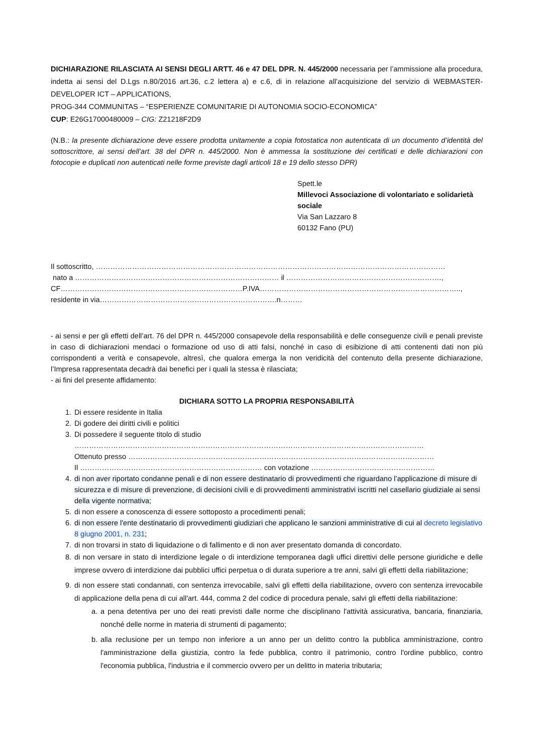DICHIARAZIONE RILASCIATA AI SENSI DEGLI ARTT. 46 e 47 DEL DPR. N. 445/2000 necessaria per l’ammissione alla procedura, indetta ai sensi del D.Lgs n.80/2016 art.36, c.2 lettera a) e c.6, di in relazione all’acquisizione del servizio di WEBMASTER-DEVELOPER ICT – APPLICATIONS,
PROG-344 COMMUNITAS – “ESPERIENZE COMUNITARIE DI AUTONOMIA SOCIO-ECONOMICA”
CUP: E26G17000480009 – CIG: Z21218F2D9
(N.B.: la presente dichiarazione deve essere prodotta unitamente a copia fotostatica non autenticata di un documento d’identità del sottoscrittore, ai sensi dell’art. 38 del DPR n. 445/2000. Non è ammessa la sostituzione dei certificati e delle dichiarazioni con fotocopie e duplicati non autenticati nelle forme previste dagli articoli 18 e 19 dello stesso DPR)
Spett.le
Millevoci Associazione di volontariato e solidarietà sociale
Via San Lazzaro 8
60132 Fano (PU)
Il sottoscritto, ………………………………………………………………………………………………………………………………
nato a ………………………………………………………………………… il ……………………………………………………….,
CF…………………………………………………………………P.IVA………………………………………………………………………..,
residente in via……………………………………………………………….n………
- ai sensi e per gli effetti dell’art. 76 del DPR n. 445/2000 consapevole della responsabilità e delle conseguenze civili e penali previste in caso di dichiarazioni mendaci o formazione od uso di atti falsi, nonché in caso di esibizione di atti contenenti dati non più corrispondenti a verità e consapevole, altresì, che qualora emerga la non veridicità del contenuto della presente dichiarazione, l’Impresa rappresentata decadrà dai benefici per i quali la stessa è rilasciata;
- ai fini del presente affidamento:
DICHIARA SOTTO LA PROPRIA RESPONSABILITÀ
1. Di essere residente in Italia
2. Di godere dei diritti civili e politici
3. Di possedere il seguente titolo di studio
………………………………………………………………………………………………………………………………
Ottenuto presso ………………………………………………………………………………………………………………
Il ………………………………………………………………… con votazione ……………………………………………
4. di non aver riportato condanne penali e di non essere destinatario di provvedimenti che riguardano l’applicazione di misure di sicurezza e di misure di prevenzione, di decisioni civili e di provvedimenti amministrativi iscritti nel casellario giudiziale ai sensi della vigente normativa;
5. di non essere a conoscenza di essere sottoposto a procedimenti penali;
6. di non essere l'ente destinatario di provvedimenti giudiziari che applicano le sanzioni amministrative di cui al decreto legislativo 8 giugno 2001, n. 231;
7. di non trovarsi in stato di liquidazione o di fallimento e di non aver presentato domanda di concordato.
8. di non versare in stato di interdizione legale o di interdizione temporanea dagli uffici direttivi delle persone giuridiche e delle imprese ovvero di interdizione dai pubblici uffici perpetua o di durata superiore a tre anni, salvi gli effetti della riabilitazione;
9. di non essere stati condannati, con sentenza irrevocabile, salvi gli effetti della riabilitazione, ovvero con sentenza irrevocabile di applicazione della pena di cui all'art. 444, comma 2 del codice di procedura penale, salvi gli effetti della riabilitazione:
a. a pena detentiva per uno dei reati previsti dalle norme che disciplinano l'attività assicurativa, bancaria, finanziaria, nonché delle norme in materia di strumenti di pagamento;
b. alla reclusione per un tempo non inferiore a un anno per un delitto contro la pubblica amministrazione, contro l'amministrazione della giustizia, contro la fede pubblica, contro il patrimonio, contro l'ordine pubblico, contro l'economia pubblica, l'industria e il commercio ovvero per un delitto in materia tributaria;